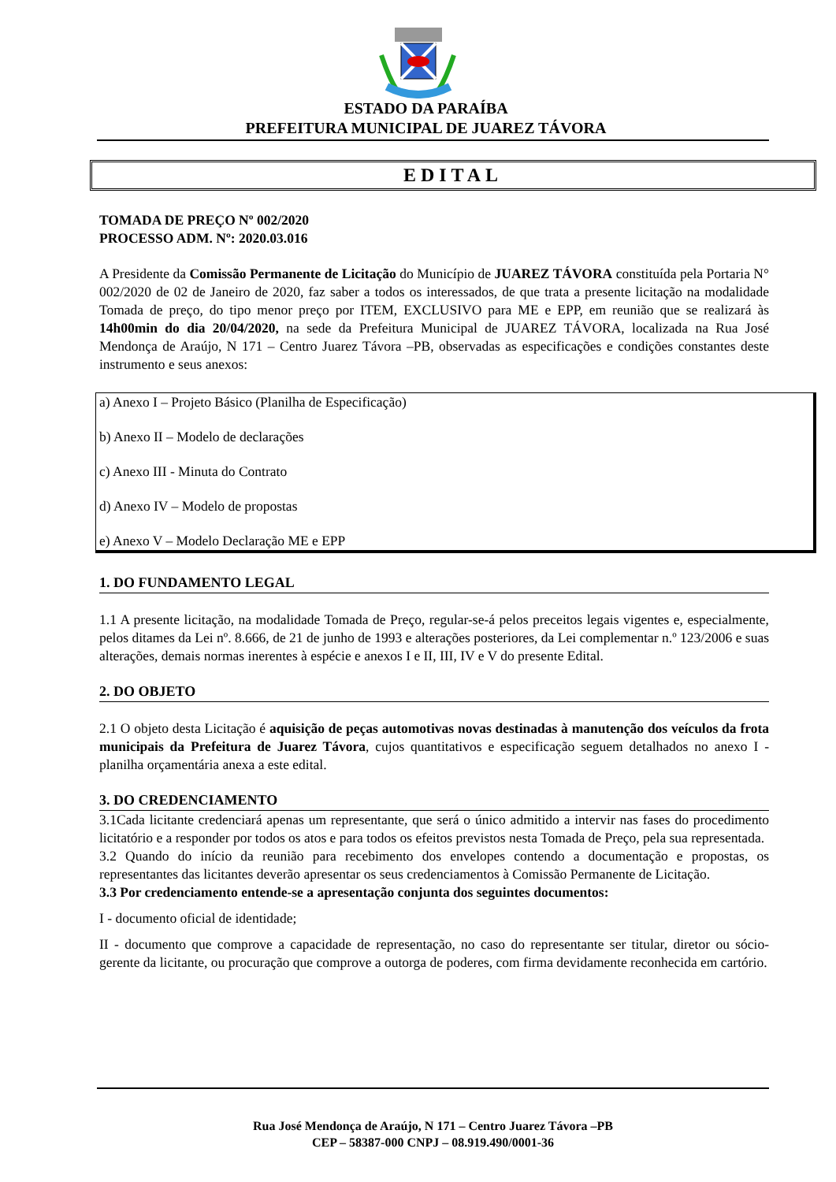ESTADO DA PARAÍBA
PREFEITURA MUNICIPAL DE JUAREZ TÁVORA
EDITAL
TOMADA DE PREÇO Nº 002/2020
PROCESSO ADM. Nº: 2020.03.016
A Presidente da Comissão Permanente de Licitação do Município de JUAREZ TÁVORA constituída pela Portaria N° 002/2020 de 02 de Janeiro de 2020, faz saber a todos os interessados, de que trata a presente licitação na modalidade Tomada de preço, do tipo menor preço por ITEM, EXCLUSIVO para ME e EPP, em reunião que se realizará às 14h00min do dia 20/04/2020, na sede da Prefeitura Municipal de JUAREZ TÁVORA, localizada na Rua José Mendonça de Araújo, N 171 – Centro Juarez Távora –PB, observadas as especificações e condições constantes deste instrumento e seus anexos:
a) Anexo I – Projeto Básico (Planilha de Especificação)
b) Anexo II – Modelo de declarações
c) Anexo III - Minuta do Contrato
d) Anexo IV – Modelo de propostas
e) Anexo V – Modelo Declaração ME e EPP
1. DO FUNDAMENTO LEGAL
1.1 A presente licitação, na modalidade Tomada de Preço, regular-se-á pelos preceitos legais vigentes e, especialmente, pelos ditames da Lei nº. 8.666, de 21 de junho de 1993 e alterações posteriores, da Lei complementar n.º 123/2006 e suas alterações, demais normas inerentes à espécie e anexos I e II, III, IV e V do presente Edital.
2. DO OBJETO
2.1 O objeto desta Licitação é aquisição de peças automotivas novas destinadas à manutenção dos veículos da frota municipais da Prefeitura de Juarez Távora, cujos quantitativos e especificação seguem detalhados no anexo I - planilha orçamentária anexa a este edital.
3. DO CREDENCIAMENTO
3.1Cada licitante credenciará apenas um representante, que será o único admitido a intervir nas fases do procedimento licitatório e a responder por todos os atos e para todos os efeitos previstos nesta Tomada de Preço, pela sua representada.
3.2 Quando do início da reunião para recebimento dos envelopes contendo a documentação e propostas, os representantes das licitantes deverão apresentar os seus credenciamentos à Comissão Permanente de Licitação.
3.3 Por credenciamento entende-se a apresentação conjunta dos seguintes documentos:
I - documento oficial de identidade;
II - documento que comprove a capacidade de representação, no caso do representante ser titular, diretor ou sócio-gerente da licitante, ou procuração que comprove a outorga de poderes, com firma devidamente reconhecida em cartório.
Rua José Mendonça de Araújo, N 171 – Centro Juarez Távora –PB
CEP – 58387-000 CNPJ – 08.919.490/0001-36